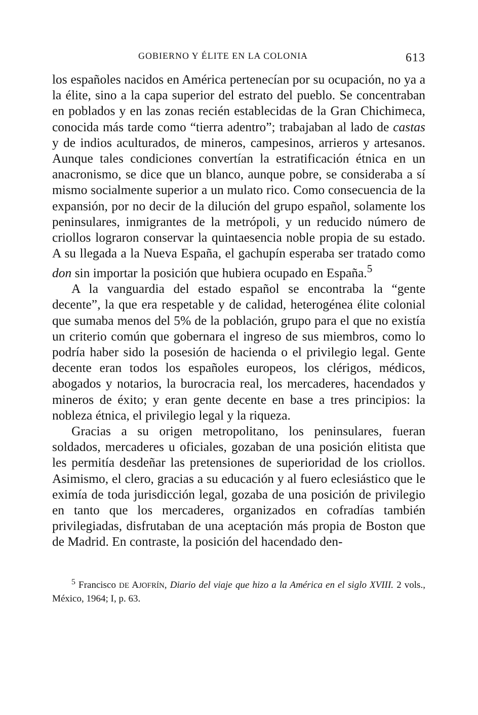GOBIERNO Y ÉLITE EN LA COLONIA 613
los españoles nacidos en América pertenecían por su ocupación, no ya a la élite, sino a la capa superior del estrato del pueblo. Se concentraban en poblados y en las zonas recién establecidas de la Gran Chichimeca, conocida más tarde como “tierra adentro”; trabajaban al lado de castas y de indios aculturados, de mineros, campesinos, arrieros y artesanos. Aunque tales condiciones convertían la estratificación étnica en un anacronismo, se dice que un blanco, aunque pobre, se consideraba a sí mismo socialmente superior a un mulato rico. Como consecuencia de la expansión, por no decir de la dilución del grupo español, solamente los peninsulares, inmigrantes de la metrópoli, y un reducido número de criollos lograron conservar la quintaesencia noble propia de su estado. A su llegada a la Nueva España, el gachupín esperaba ser tratado como don sin importar la posición que hubiera ocupado en España.<sup>5</sup>
A la vanguardia del estado español se encontraba la “gente decente”, la que era respetable y de calidad, heterogénea élite colonial que sumaba menos del 5% de la población, grupo para el que no existía un criterio común que gobernara el ingreso de sus miembros, como lo podría haber sido la posesión de hacienda o el privilegio legal. Gente decente eran todos los españoles europeos, los clérigos, médicos, abogados y notarios, la burocracia real, los mercaderes, hacendados y mineros de éxito; y eran gente decente en base a tres principios: la nobleza étnica, el privilegio legal y la riqueza.
Gracias a su origen metropolitano, los peninsulares, fueran soldados, mercaderes u oficiales, gozaban de una posición elitista que les permitía desdeñar las pretensiones de superioridad de los criollos. Asimismo, el clero, gracias a su educación y al fuero eclesiástico que le eximía de toda jurisdicción legal, gozaba de una posición de privilegio en tanto que los mercaderes, organizados en cofradías también privilegiadas, disfrutaban de una aceptación más propia de Boston que de Madrid. En contraste, la posición del hacendado den-
<sup>5</sup> Francisco DE AJOFRÍN, Diario del viaje que hizo a la América en el siglo XVIII. 2 vols., México, 1964; I, p. 63.